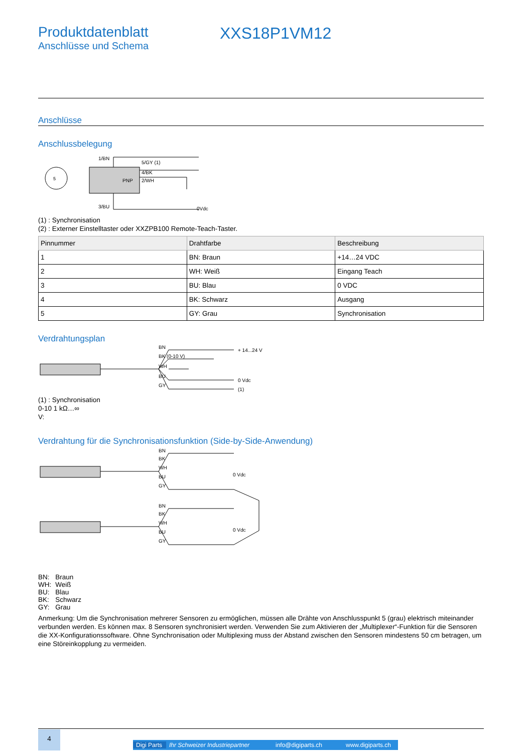Produktdatenblatt
Anschlüsse und Schema
XXS18P1VM12
Anschlüsse
Anschlussbelegung
5
PNP
1/BN
5/GY (1)
4/BK
2/WH
3/BU
0Vdc
(1) : Synchronisation
(2) : Externer Einstelltaster oder XXZPB100 Remote-Teach-Taster.
| Pinnummer | Drahtfarbe | Beschreibung |
| --- | --- | --- |
| 1 | BN: Braun | +14…24 VDC |
| 2 | WH: Weiß | Eingang Teach |
| 3 | BU: Blau | 0 VDC |
| 4 | BK: Schwarz | Ausgang |
| 5 | GY: Grau | Synchronisation |
Verdrahtungsplan
BN
BK (0-10 V)
WH
BU
GY
+ 14...24 V
0 Vdc
(1)
(1) : Synchronisation
0-10 1 kΩ…∞
V:
Verdrahtung für die Synchronisationsfunktion (Side-by-Side-Anwendung)
BN
BK
WH
BU
GY
0 Vdc
BN
BK
WH
BU
GY
0 Vdc
| BN: | Braun |
| WH: | Weiß |
| BU: | Blau |
| BK: | Schwarz |
| GY: | Grau |
Anmerkung: Um die Synchronisation mehrerer Sensoren zu ermöglichen, müssen alle Drähte von Anschlusspunkt 5 (grau) elektrisch miteinander verbunden werden. Es können max. 8 Sensoren synchronisiert werden. Verwenden Sie zum Aktivieren der „Multiplexer“-Funktion für die Sensoren die XX-Konfigurationssoftware. Ohne Synchronisation oder Multiplexing muss der Abstand zwischen den Sensoren mindestens 50 cm betragen, um eine Störeinkopplung zu vermeiden.
4
Digi Parts Ihr Schweizer Industriepartner info@digiparts.ch www.digiparts.ch